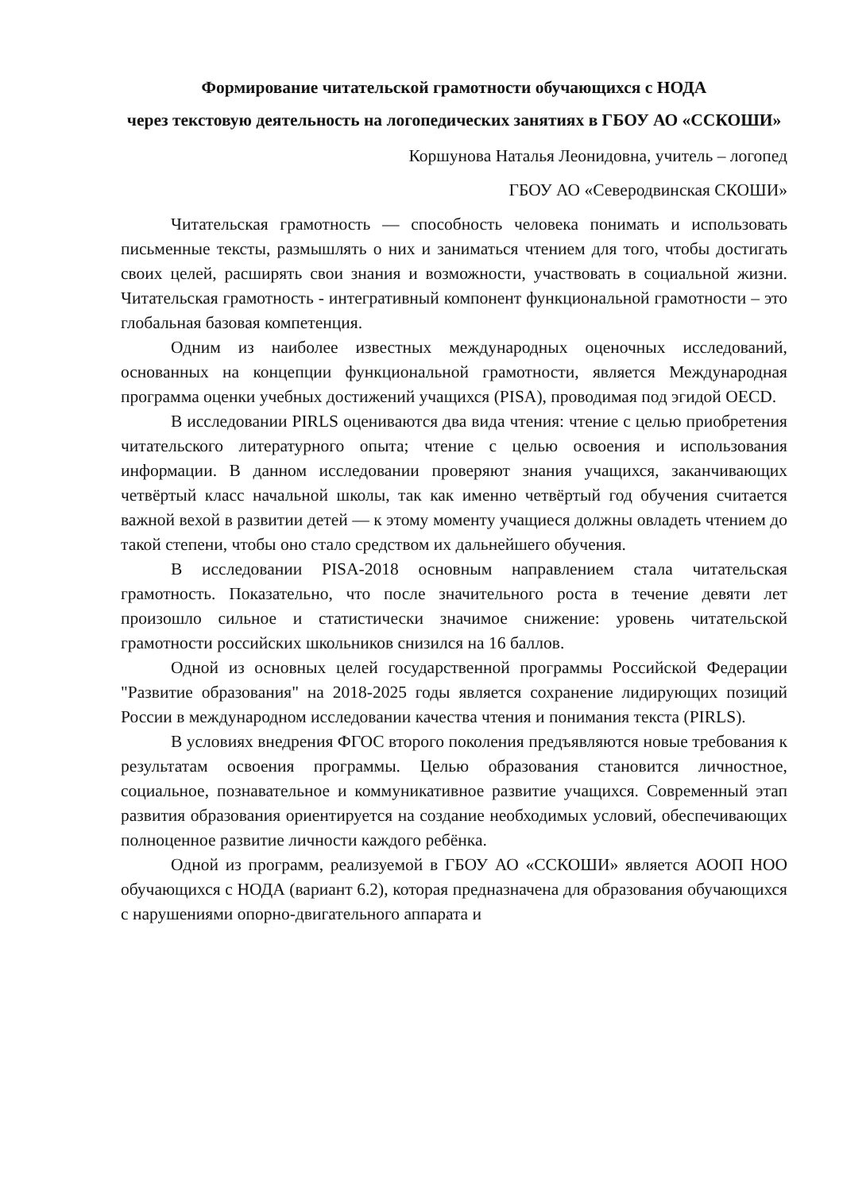Формирование читательской грамотности обучающихся с НОДА
через текстовую деятельность на логопедических занятиях в ГБОУ АО «ССКОШИ»
Коршунова Наталья Леонидовна, учитель – логопед
ГБОУ АО «Северодвинская СКОШИ»
Читательская грамотность — способность человека понимать и использовать письменные тексты, размышлять о них и заниматься чтением для того, чтобы достигать своих целей, расширять свои знания и возможности, участвовать в социальной жизни. Читательская грамотность - интегративный компонент функциональной грамотности – это глобальная базовая компетенция.
Одним из наиболее известных международных оценочных исследований, основанных на концепции функциональной грамотности, является Международная программа оценки учебных достижений учащихся (PISA), проводимая под эгидой OECD.
В исследовании PIRLS оцениваются два вида чтения: чтение с целью приобретения читательского литературного опыта; чтение с целью освоения и использования информации. В данном исследовании проверяют знания учащихся, заканчивающих четвёртый класс начальной школы, так как именно четвёртый год обучения считается важной вехой в развитии детей — к этому моменту учащиеся должны овладеть чтением до такой степени, чтобы оно стало средством их дальнейшего обучения.
В исследовании PISA-2018 основным направлением стала читательская грамотность. Показательно, что после значительного роста в течение девяти лет произошло сильное и статистически значимое снижение: уровень читательской грамотности российских школьников снизился на 16 баллов.
Одной из основных целей государственной программы Российской Федерации "Развитие образования" на 2018-2025 годы является сохранение лидирующих позиций России в международном исследовании качества чтения и понимания текста (PIRLS).
В условиях внедрения ФГОС второго поколения предъявляются новые требования к результатам освоения программы. Целью образования становится личностное, социальное, познавательное и коммуникативное развитие учащихся. Современный этап развития образования ориентируется на создание необходимых условий, обеспечивающих полноценное развитие личности каждого ребёнка.
Одной из программ, реализуемой в ГБОУ АО «ССКОШИ» является АООП НОО обучающихся с НОДА (вариант 6.2), которая предназначена для образования обучающихся с нарушениями опорно-двигательного аппарата и